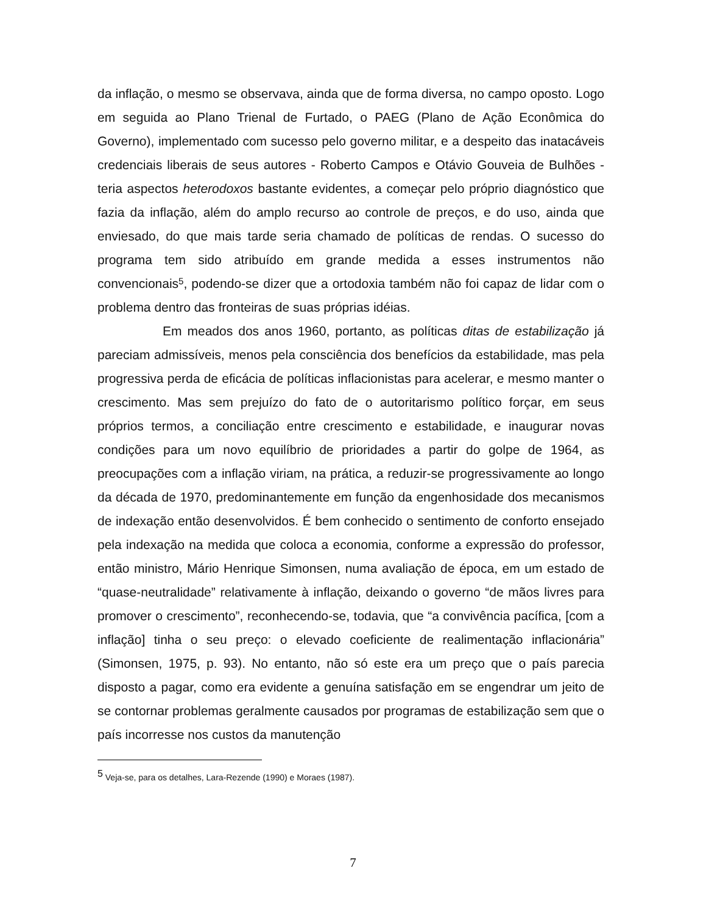da inflação, o mesmo se observava, ainda que de forma diversa, no campo oposto. Logo em seguida ao Plano Trienal de Furtado, o PAEG (Plano de Ação Econômica do Governo), implementado com sucesso pelo governo militar, e a despeito das inatacáveis credenciais liberais de seus autores - Roberto Campos e Otávio Gouveia de Bulhões - teria aspectos heterodoxos bastante evidentes, a começar pelo próprio diagnóstico que fazia da inflação, além do amplo recurso ao controle de preços, e do uso, ainda que enviesado, do que mais tarde seria chamado de políticas de rendas. O sucesso do programa tem sido atribuído em grande medida a esses instrumentos não convencionais<sup>5</sup>, podendo-se dizer que a ortodoxia também não foi capaz de lidar com o problema dentro das fronteiras de suas próprias idéias.
Em meados dos anos 1960, portanto, as políticas ditas de estabilização já pareciam admissíveis, menos pela consciência dos benefícios da estabilidade, mas pela progressiva perda de eficácia de políticas inflacionistas para acelerar, e mesmo manter o crescimento. Mas sem prejuízo do fato de o autoritarismo político forçar, em seus próprios termos, a conciliação entre crescimento e estabilidade, e inaugurar novas condições para um novo equilíbrio de prioridades a partir do golpe de 1964, as preocupações com a inflação viriam, na prática, a reduzir-se progressivamente ao longo da década de 1970, predominantemente em função da engenhosidade dos mecanismos de indexação então desenvolvidos. É bem conhecido o sentimento de conforto ensejado pela indexação na medida que coloca a economia, conforme a expressão do professor, então ministro, Mário Henrique Simonsen, numa avaliação de época, em um estado de “quase-neutralidade” relativamente à inflação, deixando o governo “de mãos livres para promover o crescimento”, reconhecendo-se, todavia, que “a convivência pacífica, [com a inflação] tinha o seu preço: o elevado coeficiente de realimentação inflacionária” (Simonsen, 1975, p. 93). No entanto, não só este era um preço que o país parecia disposto a pagar, como era evidente a genuína satisfação em se engendrar um jeito de se contornar problemas geralmente causados por programas de estabilização sem que o país incorresse nos custos da manutenção
<sup>5</sup> Veja-se, para os detalhes, Lara-Rezende (1990) e Moraes (1987).
7